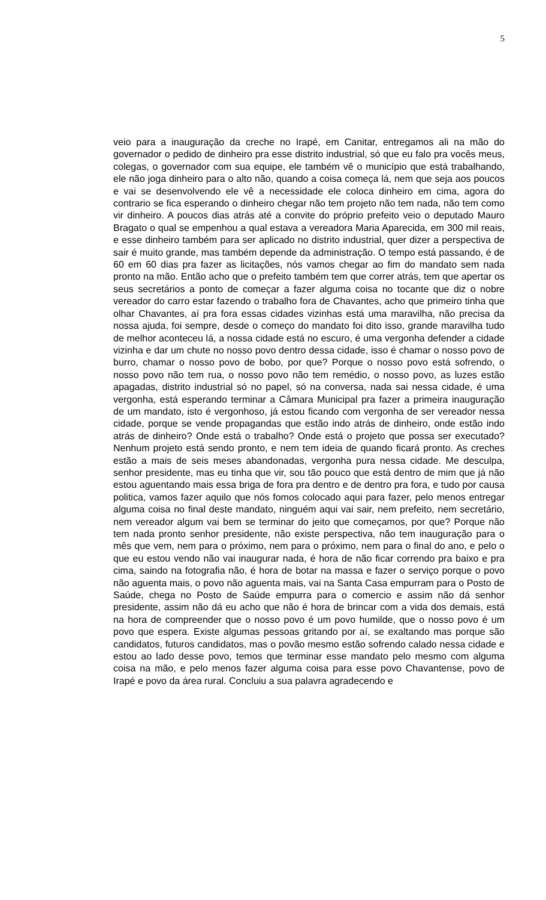5
veio para a inauguração da creche no Irapé, em Canitar, entregamos ali na mão do governador o pedido de dinheiro pra esse distrito industrial, só que eu falo pra vocês meus, colegas, o governador com sua equipe, ele também vê o município que está trabalhando, ele não joga dinheiro para o alto não, quando a coisa começa lá, nem que seja aos poucos e vai se desenvolvendo ele vê a necessidade ele coloca dinheiro em cima, agora do contrario se fica esperando o dinheiro chegar não tem projeto não tem nada, não tem como vir dinheiro. A poucos dias atrás até a convite do próprio prefeito veio o deputado Mauro Bragato o qual se empenhou a qual estava a vereadora Maria Aparecida, em 300 mil reais, e esse dinheiro também para ser aplicado no distrito industrial, quer dizer a perspectiva de sair é muito grande, mas também depende da administração. O tempo está passando, é de 60 em 60 dias pra fazer as licitações, nós vamos chegar ao fim do mandato sem nada pronto na mão. Então acho que o prefeito também tem que correr atrás, tem que apertar os seus secretários a ponto de começar a fazer alguma coisa no tocante que diz o nobre vereador do carro estar fazendo o trabalho fora de Chavantes, acho que primeiro tinha que olhar Chavantes, aí pra fora essas cidades vizinhas está uma maravilha, não precisa da nossa ajuda, foi sempre, desde o começo do mandato foi dito isso, grande maravilha tudo de melhor aconteceu lá, a nossa cidade está no escuro, é uma vergonha defender a cidade vizinha e dar um chute no nosso povo dentro dessa cidade, isso é chamar o nosso povo de burro, chamar o nosso povo de bobo, por que? Porque o nosso povo está sofrendo, o nosso povo não tem rua, o nosso povo não tem remédio, o nosso povo, as luzes estão apagadas, distrito industrial só no papel, só na conversa, nada sai nessa cidade, é uma vergonha, está esperando terminar a Câmara Municipal pra fazer a primeira inauguração de um mandato, isto é vergonhoso, já estou ficando com vergonha de ser vereador nessa cidade, porque se vende propagandas que estão indo atrás de dinheiro, onde estão indo atrás de dinheiro? Onde está o trabalho? Onde está o projeto que possa ser executado? Nenhum projeto está sendo pronto, e nem tem ideia de quando ficará pronto. As creches estão a mais de seis meses abandonadas, vergonha pura nessa cidade. Me desculpa, senhor presidente, mas eu tinha que vir, sou tão pouco que está dentro de mim que já não estou aguentando mais essa briga de fora pra dentro e de dentro pra fora, e tudo por causa politica, vamos fazer aquilo que nós fomos colocado aqui para fazer, pelo menos entregar alguma coisa no final deste mandato, ninguém aqui vai sair, nem prefeito, nem secretário, nem vereador algum vai bem se terminar do jeito que começamos, por que? Porque não tem nada pronto senhor presidente, não existe perspectiva, não tem inauguração para o mês que vem, nem para o próximo, nem para o próximo, nem para o final do ano, e pelo o que eu estou vendo não vai inaugurar nada, é hora de não ficar correndo pra baixo e pra cima, saindo na fotografia não, é hora de botar na massa e fazer o serviço porque o povo não aguenta mais, o povo não aguenta mais, vai na Santa Casa empurram para o Posto de Saúde, chega no Posto de Saúde empurra para o comercio e assim não dá senhor presidente, assim não dá eu acho que não é hora de brincar com a vida dos demais, está na hora de compreender que o nosso povo é um povo humilde, que o nosso povo é um povo que espera. Existe algumas pessoas gritando por aí, se exaltando mas porque são candidatos, futuros candidatos, mas o povão mesmo estão sofrendo calado nessa cidade e estou ao lado desse povo, temos que terminar esse mandato pelo mesmo com alguma coisa na mão, e pelo menos fazer alguma coisa para esse povo Chavantense, povo de Irapé e povo da área rural. Concluiu a sua palavra agradecendo e